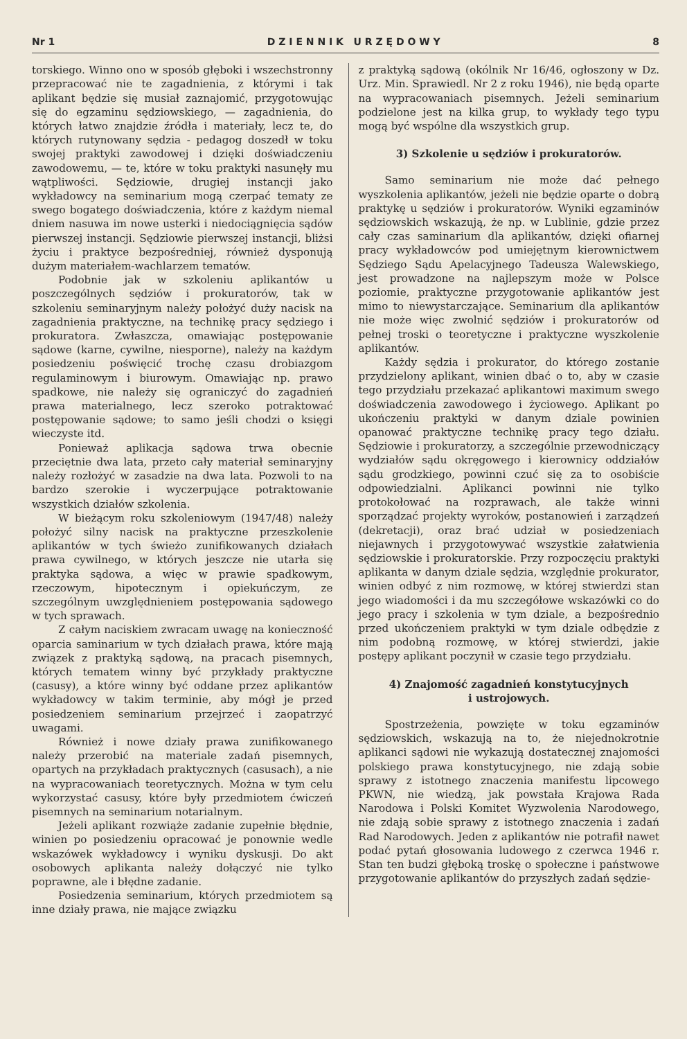Nr 1 D Z I E N N I K U R Z Ę D O W Y 8
torskiego. Winno ono w sposób głęboki i wszechstronny przepracować nie te zagadnienia, z którymi i tak aplikant będzie się musiał zaznajomić, przygotowując się do egzaminu sędziowskiego, — zagadnienia, do których łatwo znajdzie źródła i materiały, lecz te, do których rutynowany sędzia - pedagog doszedł w toku swojej praktyki zawodowej i dzięki doświadczeniu zawodowemu, — te, które w toku praktyki nasunęły mu wątpliwości. Sędziowie, drugiej instancji jako wykładowcy na seminarium mogą czerpać tematy ze swego bogatego doświadczenia, które z każdym niemal dniem nasuwa im nowe usterki i niedociągnięcia sądów pierwszej instancji. Sędziowie pierwszej instancji, bliżsi życiu i praktyce bezpośredniej, również dysponują dużym materiałem-wachlarzem tematów.
Podobnie jak w szkoleniu aplikantów u poszczególnych sędziów i prokuratorów, tak w szkoleniu seminaryjnym należy położyć duży nacisk na zagadnienia praktyczne, na technikę pracy sędziego i prokuratora. Zwłaszcza, omawiając postępowanie sądowe (karne, cywilne, niesporne), należy na każdym posiedzeniu poświęcić trochę czasu drobiazgom regulaminowym i biurowym. Omawiając np. prawo spadkowe, nie należy się ograniczyć do zagadnień prawa materialnego, lecz szeroko potraktować postępowanie sądowe; to samo jeśli chodzi o księgi wieczyste itd.
Ponieważ aplikacja sądowa trwa obecnie przeciętnie dwa lata, przeto cały materiał seminaryjny należy rozłożyć w zasadzie na dwa lata. Pozwoli to na bardzo szerokie i wyczerpujące potraktowanie wszystkich działów szkolenia.
W bieżącym roku szkoleniowym (1947/48) należy położyć silny nacisk na praktyczne przeszkolenie aplikantów w tych świeżo zunifikowanych działach prawa cywilnego, w których jeszcze nie utarła się praktyka sądowa, a więc w prawie spadkowym, rzeczowym, hipotecznym i opiekuńczym, ze szczególnym uwzględnieniem postępowania sądowego w tych sprawach.
Z całym naciskiem zwracam uwagę na konieczność oparcia saminarium w tych działach prawa, które mają związek z praktyką sądową, na pracach pisemnych, których tematem winny być przykłady praktyczne (casusy), a które winny być oddane przez aplikantów wykładowcy w takim terminie, aby mógł je przed posiedzeniem seminarium przejrzeć i zaopatrzyć uwagami.
Również i nowe działy prawa zunifikowanego należy przerobić na materiale zadań pisemnych, opartych na przykładach praktycznych (casusach), a nie na wypracowaniach teoretycznych. Można w tym celu wykorzystać casusy, które były przedmiotem ćwiczeń pisemnych na seminarium notarialnym.
Jeżeli aplikant rozwiąże zadanie zupełnie błędnie, winien po posiedzeniu opracować je ponownie wedle wskazówek wykładowcy i wyniku dyskusji. Do akt osobowych aplikanta należy dołączyć nie tylko poprawne, ale i błędne zadanie.
Posiedzenia seminarium, których przedmiotem są inne działy prawa, nie mające związku
z praktyką sądową (okólnik Nr 16/46, ogłoszony w Dz. Urz. Min. Sprawiedl. Nr 2 z roku 1946), nie będą oparte na wypracowaniach pisemnych. Jeżeli seminarium podzielone jest na kilka grup, to wykłady tego typu mogą być wspólne dla wszystkich grup.
3) Szkolenie u sędziów i prokuratorów.
Samo seminarium nie może dać pełnego wyszkolenia aplikantów, jeżeli nie będzie oparte o dobrą praktykę u sędziów i prokuratorów. Wyniki egzaminów sędziowskich wskazują, że np. w Lublinie, gdzie przez cały czas saminarium dla aplikantów, dzięki ofiarnej pracy wykładowców pod umiejętnym kierownictwem Sędziego Sądu Apelacyjnego Tadeusza Walewskiego, jest prowadzone na najlepszym może w Polsce poziomie, praktyczne przygotowanie aplikantów jest mimo to niewystarczające. Seminarium dla aplikantów nie może więc zwolnić sędziów i prokuratorów od pełnej troski o teoretyczne i praktyczne wyszkolenie aplikantów.
Każdy sędzia i prokurator, do którego zostanie przydzielony aplikant, winien dbać o to, aby w czasie tego przydziału przekazać aplikantowi maximum swego doświadczenia zawodowego i życiowego. Aplikant po ukończeniu praktyki w danym dziale powinien opanować praktyczne technikę pracy tego działu. Sędziowie i prokuratorzy, a szczególnie przewodniczący wydziałów sądu okręgowego i kierownicy oddziałów sądu grodzkiego, powinni czuć się za to osobiście odpowiedzialni. Aplikanci powinni nie tylko protokołować na rozprawach, ale także winni sporządzać projekty wyroków, postanowień i zarządzeń (dekretacji), oraz brać udział w posiedzeniach niejawnych i przygotowywać wszystkie załatwienia sędziowskie i prokuratorskie. Przy rozpoczęciu praktyki aplikanta w danym dziale sędzia, względnie prokurator, winien odbyć z nim rozmowę, w której stwierdzi stan jego wiadomości i da mu szczegółowe wskazówki co do jego pracy i szkolenia w tym dziale, a bezpośrednio przed ukończeniem praktyki w tym dziale odbędzie z nim podobną rozmowę, w której stwierdzi, jakie postępy aplikant poczynił w czasie tego przydziału.
4) Znajomość zagadnień konstytucyjnych
i ustrojowych.
Spostrzeżenia, powzięte w toku egzaminów sędziowskich, wskazują na to, że niejednokrotnie aplikanci sądowi nie wykazują dostatecznej znajomości polskiego prawa konstytucyjnego, nie zdają sobie sprawy z istotnego znaczenia manifestu lipcowego PKWN, nie wiedzą, jak powstała Krajowa Rada Narodowa i Polski Komitet Wyzwolenia Narodowego, nie zdają sobie sprawy z istotnego znaczenia i zadań Rad Narodowych. Jeden z aplikantów nie potrafił nawet podać pytań głosowania ludowego z czerwca 1946 r. Stan ten budzi głęboką troskę o społeczne i państwowe przygotowanie aplikantów do przyszłych zadań sędzie-